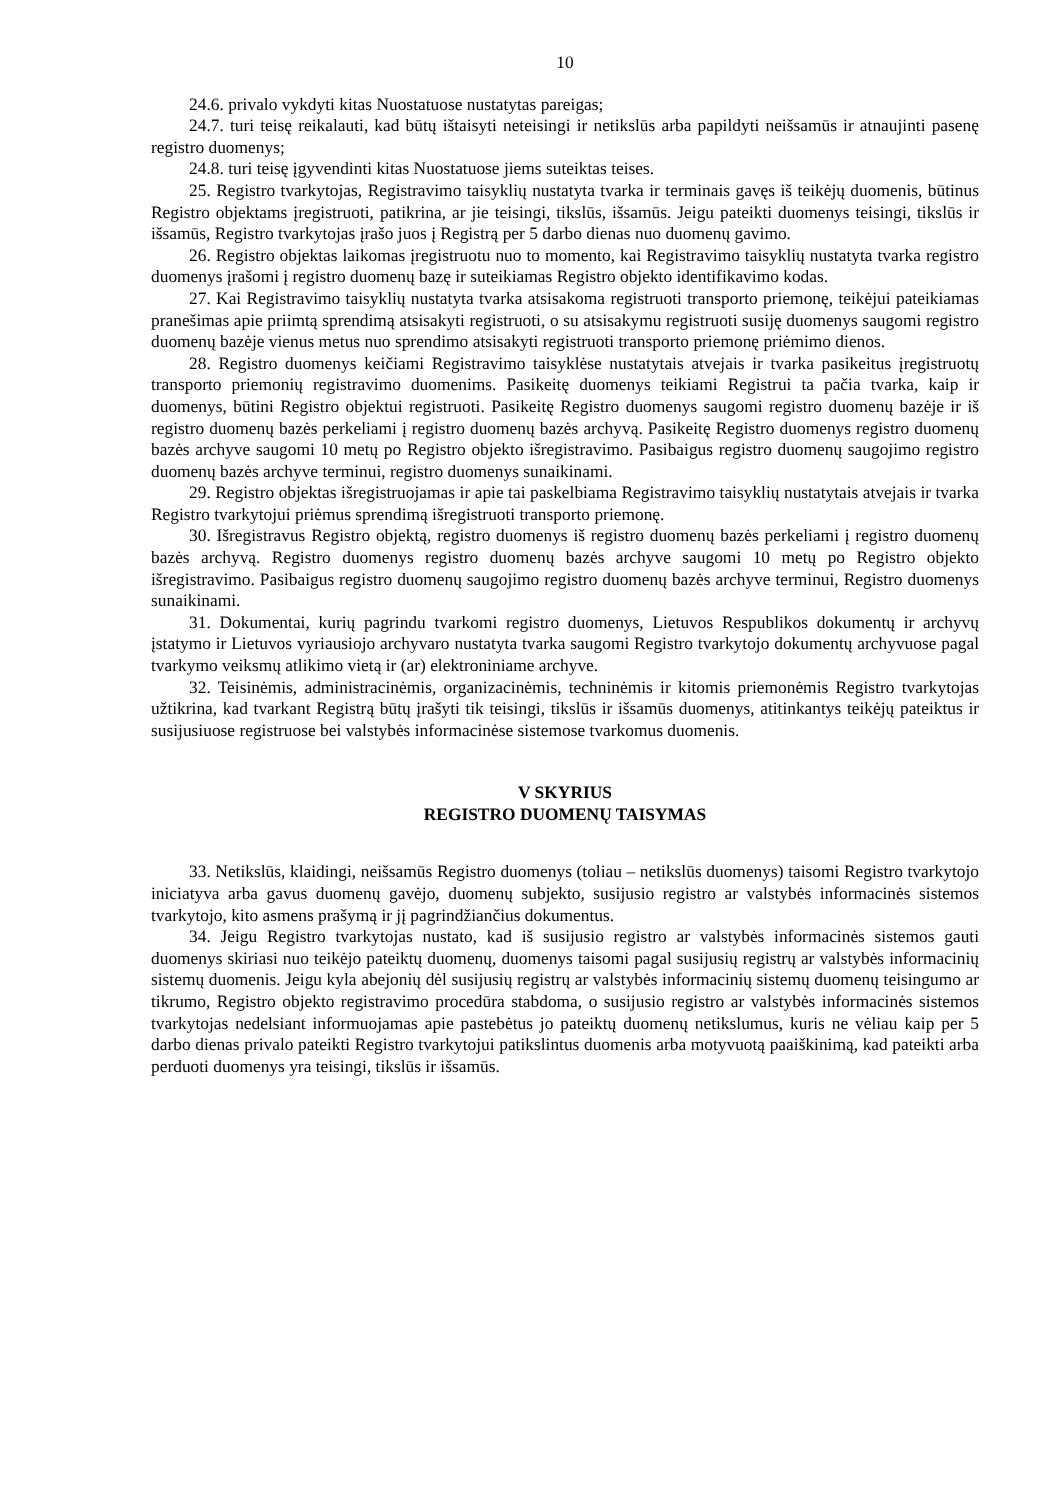10
24.6. privalo vykdyti kitas Nuostatuose nustatytas pareigas;
24.7. turi teisę reikalauti, kad būtų ištaisyti neteisingi ir netikslūs arba papildyti neišsamūs ir atnaujinti pasenę registro duomenys;
24.8. turi teisę įgyvendinti kitas Nuostatuose jiems suteiktas teises.
25. Registro tvarkytojas, Registravimo taisyklių nustatyta tvarka ir terminais gavęs iš teikėjų duomenis, būtinus Registro objektams įregistruoti, patikrina, ar jie teisingi, tikslūs, išsamūs. Jeigu pateikti duomenys teisingi, tikslūs ir išsamūs, Registro tvarkytojas įrašo juos į Registrą per 5 darbo dienas nuo duomenų gavimo.
26. Registro objektas laikomas įregistruotu nuo to momento, kai Registravimo taisyklių nustatyta tvarka registro duomenys įrašomi į registro duomenų bazę ir suteikiamas Registro objekto identifikavimo kodas.
27. Kai Registravimo taisyklių nustatyta tvarka atsisakoma registruoti transporto priemonę, teikėjui pateikiamas pranešimas apie priimtą sprendimą atsisakyti registruoti, o su atsisakymu registruoti susiję duomenys saugomi registro duomenų bazėje vienus metus nuo sprendimo atsisakyti registruoti transporto priemonę priėmimo dienos.
28. Registro duomenys keičiami Registravimo taisyklėse nustatytais atvejais ir tvarka pasikeitus įregistruotų transporto priemonių registravimo duomenims. Pasikeitę duomenys teikiami Registrui ta pačia tvarka, kaip ir duomenys, būtini Registro objektui registruoti. Pasikeitę Registro duomenys saugomi registro duomenų bazėje ir iš registro duomenų bazės perkeliami į registro duomenų bazės archyvą. Pasikeitę Registro duomenys registro duomenų bazės archyve saugomi 10 metų po Registro objekto išregistravimo. Pasibaigus registro duomenų saugojimo registro duomenų bazės archyve terminui, registro duomenys sunaikinami.
29. Registro objektas išregistruojamas ir apie tai paskelbiama Registravimo taisyklių nustatytais atvejais ir tvarka Registro tvarkytojui priėmus sprendimą išregistruoti transporto priemonę.
30. Išregistravus Registro objektą, registro duomenys iš registro duomenų bazės perkeliami į registro duomenų bazės archyvą. Registro duomenys registro duomenų bazės archyve saugomi 10 metų po Registro objekto išregistravimo. Pasibaigus registro duomenų saugojimo registro duomenų bazės archyve terminui, Registro duomenys sunaikinami.
31. Dokumentai, kurių pagrindu tvarkomi registro duomenys, Lietuvos Respublikos dokumentų ir archyvų įstatymo ir Lietuvos vyriausiojo archyvaro nustatyta tvarka saugomi Registro tvarkytojo dokumentų archyvuose pagal tvarkymo veiksmų atlikimo vietą ir (ar) elektroniniame archyve.
32. Teisinėmis, administracinėmis, organizacinėmis, techninėmis ir kitomis priemonėmis Registro tvarkytojas užtikrina, kad tvarkant Registrą būtų įrašyti tik teisingi, tikslūs ir išsamūs duomenys, atitinkantys teikėjų pateiktus ir susijusiuose registruose bei valstybės informacinėse sistemose tvarkomus duomenis.
V SKYRIUS
REGISTRO DUOMENŲ TAISYMAS
33. Netikslūs, klaidingi, neišsamūs Registro duomenys (toliau – netikslūs duomenys) taisomi Registro tvarkytojo iniciatyva arba gavus duomenų gavėjo, duomenų subjekto, susijusio registro ar valstybės informacinės sistemos tvarkytojo, kito asmens prašymą ir jį pagrindžiančius dokumentus.
34. Jeigu Registro tvarkytojas nustato, kad iš susijusio registro ar valstybės informacinės sistemos gauti duomenys skiriasi nuo teikėjo pateiktų duomenų, duomenys taisomi pagal susijusių registrų ar valstybės informacinių sistemų duomenis. Jeigu kyla abejonių dėl susijusių registrų ar valstybės informacinių sistemų duomenų teisingumo ar tikrumo, Registro objekto registravimo procedūra stabdoma, o susijusio registro ar valstybės informacinės sistemos tvarkytojas nedelsiant informuojamas apie pastebėtus jo pateiktų duomenų netikslumus, kuris ne vėliau kaip per 5 darbo dienas privalo pateikti Registro tvarkytojui patikslintus duomenis arba motyvuotą paaiškinimą, kad pateikti arba perduoti duomenys yra teisingi, tikslūs ir išsamūs.